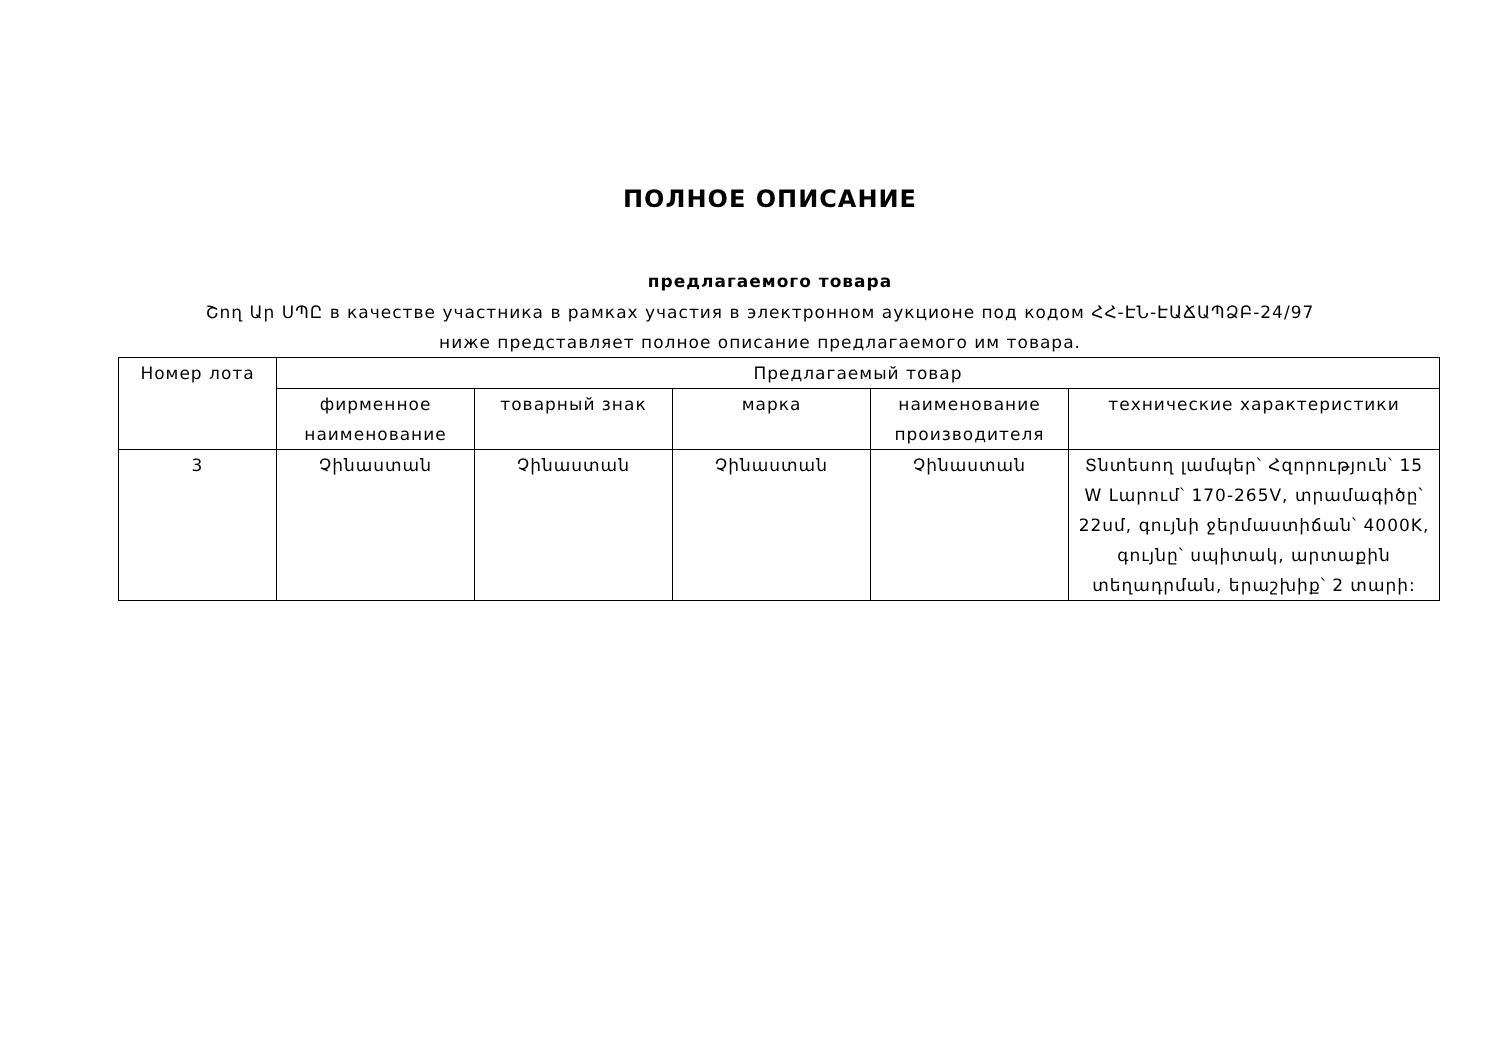ПОЛНОЕ ОПИСАНИЕ
предлагаемого товара
Շող Ար ՍՊԸ в качестве участника в рамках участия в электронном аукционе под кодом ՀՀ-ԷՆ-ԷԱՃԱՊՁԲ-24/97 ниже представляет полное описание предлагаемого им товара.
| Номер лота | Предлагаемый товар | | | | |
| --- | --- | --- | --- | --- | --- |
| | фирменное наименование | товарный знак | марка | наименование производителя | технические характеристики |
| 3 | Չինաստան | Չինաստան | Չինաստան | Չինաստան | Տնտեսող լամպեր՝ Հզորություն՝ 15 W Լարում՝ 170-265V, տրամագիծը՝ 22սմ, գույնի ջերմաստիճան՝ 4000K, գույնը՝ սպիտակ, արտաքին տեղադրման, երաշխիք՝ 2 տարի: |